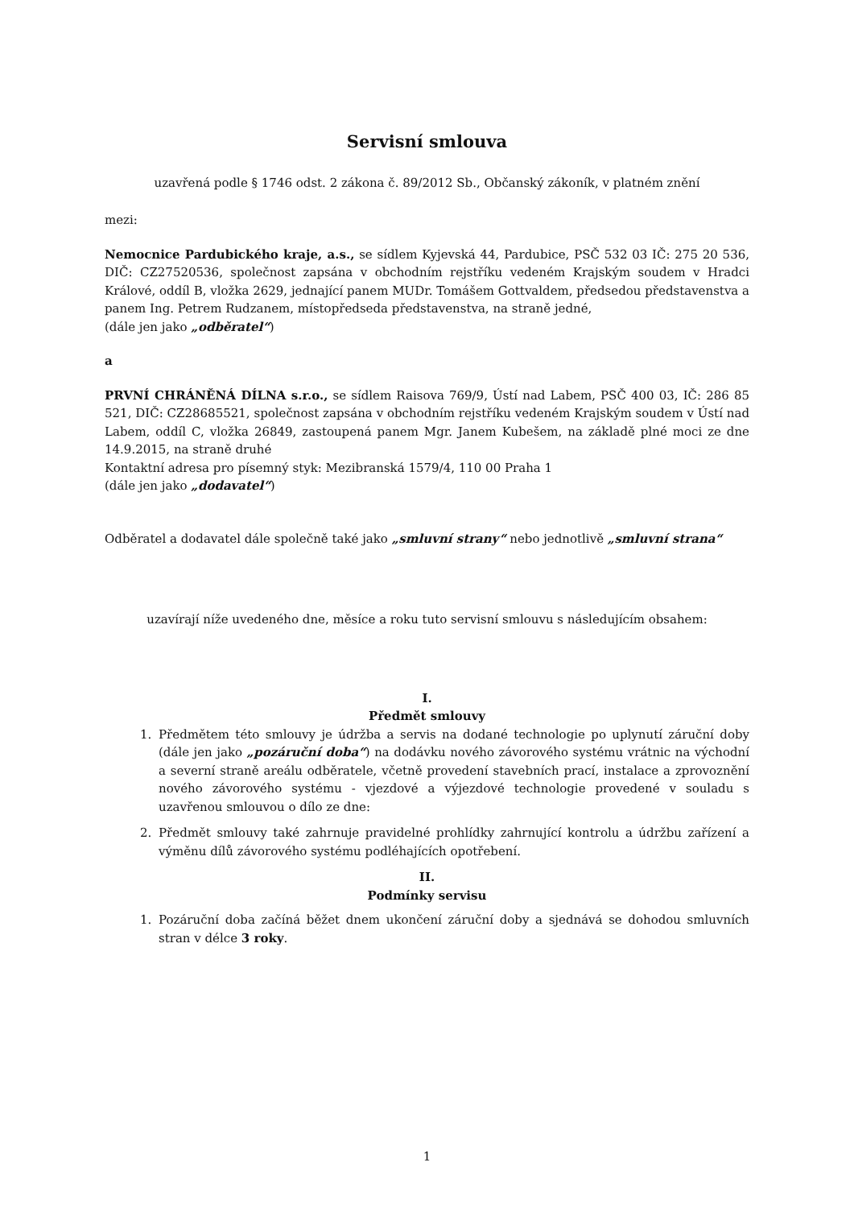Servisní smlouva
uzavřená podle § 1746 odst. 2 zákona č. 89/2012 Sb., Občanský zákoník, v platném znění
mezi:
Nemocnice Pardubického kraje, a.s., se sídlem Kyjevská 44, Pardubice, PSČ 532 03 IČ: 275 20 536, DIČ: CZ27520536, společnost zapsána v obchodním rejstříku vedeném Krajským soudem v Hradci Králové, oddíl B, vložka 2629, jednající panem MUDr. Tomášem Gottvaldem, předsedou představenstva a panem Ing. Petrem Rudzanem, místopředseda představenstva, na straně jedné,
(dále jen jako „odběratel“)
a
PRVNÍ CHRÁNĚNÁ DÍLNA s.r.o., se sídlem Raisova 769/9, Ústí nad Labem, PSČ 400 03, IČ: 286 85 521, DIČ: CZ28685521, společnost zapsána v obchodním rejstříku vedeném Krajským soudem v Ústí nad Labem, oddíl C, vložka 26849, zastoupená panem Mgr. Janem Kubešem, na základě plné moci ze dne 14.9.2015, na straně druhé
Kontaktní adresa pro písemný styk: Mezibranská 1579/4, 110 00 Praha 1
(dále jen jako „dodavatel“)
Odběratel a dodavatel dále společně také jako „smluvní strany“ nebo jednotlivě „smluvní strana“
uzavírají níže uvedeného dne, měsíce a roku tuto servisní smlouvu s následujícím obsahem:
I.
Předmět smlouvy
1. Předmětem této smlouvy je údržba a servis na dodané technologie po uplynutí záruční doby (dále jen jako „pozáruční doba“) na dodávku nového závorového systému vrátnic na východní a severní straně areálu odběratele, včetně provedení stavebních prací, instalace a zprovoznění nového závorového systému - vjezdové a výjezdové technologie provedené v souladu s uzavřenou smlouvou o dílo ze dne:
2. Předmět smlouvy také zahrnuje pravidelné prohlídky zahrnující kontrolu a údržbu zařízení a výměnu dílů závorového systému podléhajících opotřebení.
II.
Podmínky servisu
1. Pozáruční doba začíná běžet dnem ukončení záruční doby a sjednává se dohodou smluvních stran v délce 3 roky.
1